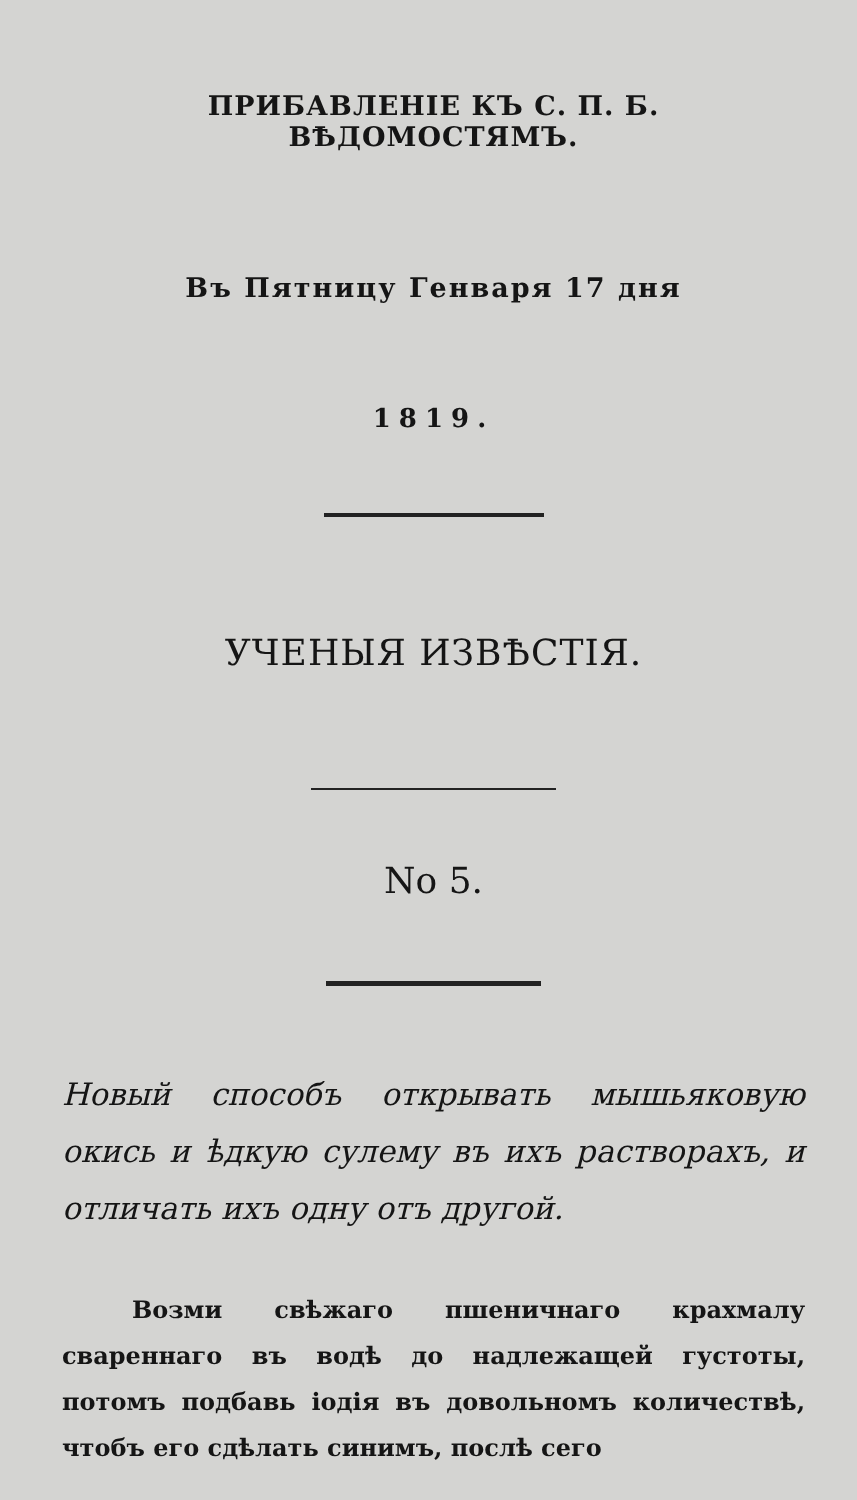ПРИБАВЛЕНІЕ КЪ С. П. Б. ВѢДОМОСТЯМЪ.
Въ Пятницу Генваря 17 дня
1819.
УЧЕНЫЯ ИЗВѢСТІЯ.
No 5.
Новый способъ открывать мышьяковую окись и ѣдкую сулему въ ихъ растворахъ, и отличать ихъ одну отъ другой.
Возми свѣжаго пшеничнаго крахмалу свареннаго въ водѣ до надлежащей густоты, потомъ подбавь іодія въ довольномъ количествѣ, чтобъ его сдѣлать синимъ, послѣ сего